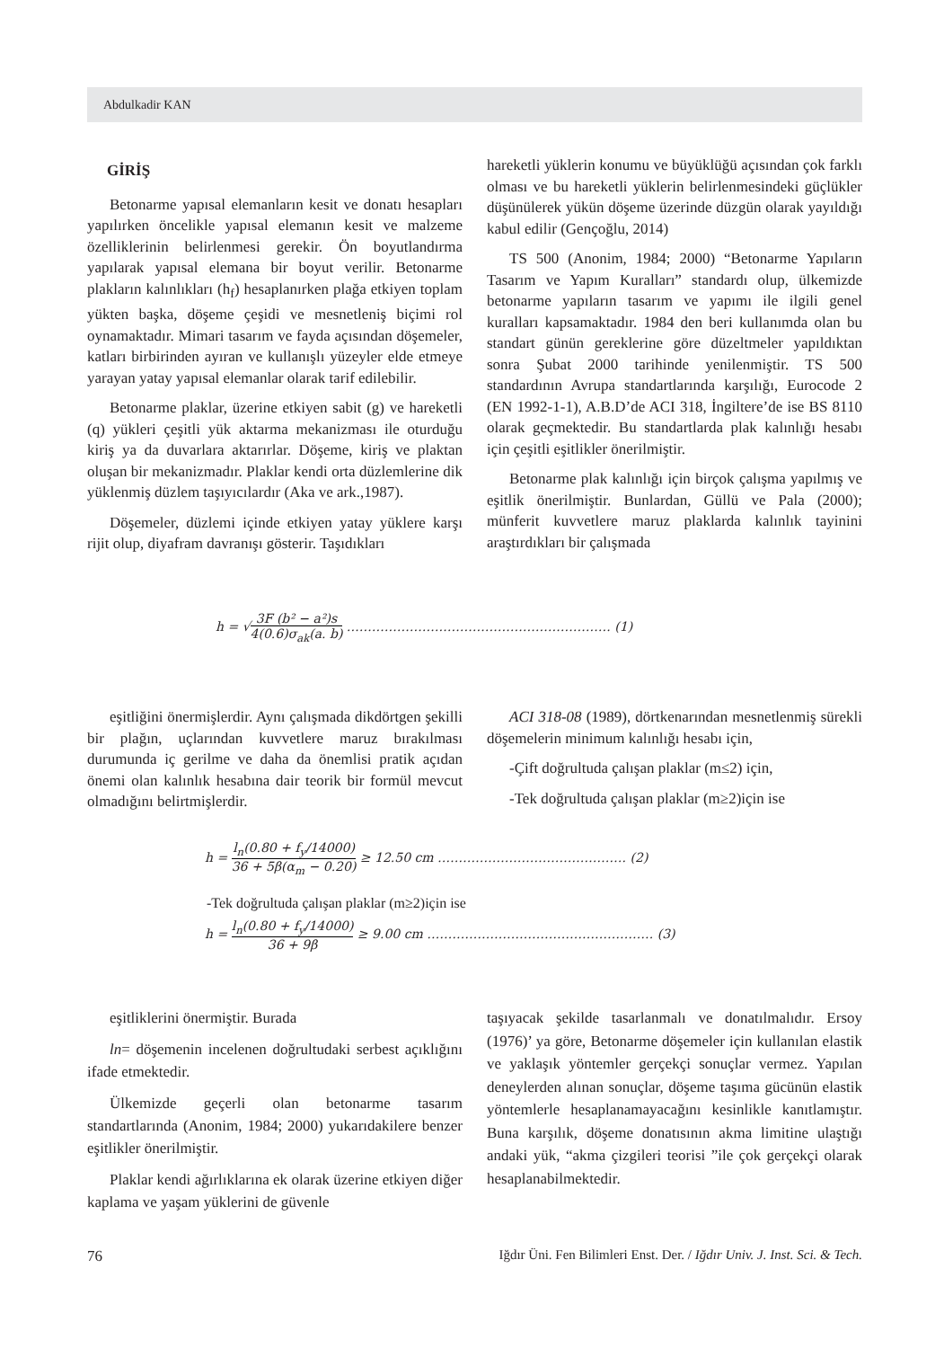Abdulkadir KAN
GİRİŞ
Betonarme yapısal elemanların kesit ve donatı hesapları yapılırken öncelikle yapısal elemanın kesit ve malzeme özelliklerinin belirlenmesi gerekir. Ön boyutlandırma yapılarak yapısal elemana bir boyut verilir. Betonarme plakların kalınlıkları (h<sub>f</sub>) hesaplanırken plağa etkiyen toplam yükten başka, döşeme çeşidi ve mesnetleniş biçimi rol oynamaktadır. Mimari tasarım ve fayda açısından döşemeler, katları birbirinden ayıran ve kullanışlı yüzeyler elde etmeye yarayan yatay yapısal elemanlar olarak tarif edilebilir.
Betonarme plaklar, üzerine etkiyen sabit (g) ve hareketli (q) yükleri çeşitli yük aktarma mekanizması ile oturduğu kiriş ya da duvarlara aktarırlar. Döşeme, kiriş ve plaktan oluşan bir mekanizmadır. Plaklar kendi orta düzlemlerine dik yüklenmiş düzlem taşıyıcılardır (Aka ve ark.,1987).
Döşemeler, düzlemi içinde etkiyen yatay yüklere karşı rijit olup, diyafram davranışı gösterir. Taşıdıkları
hareketli yüklerin konumu ve büyüklüğü açısından çok farklı olması ve bu hareketli yüklerin belirlenmesindeki güçlükler düşünülerek yükün döşeme üzerinde düzgün olarak yayıldığı kabul edilir (Gençoğlu, 2014)
TS 500 (Anonim, 1984; 2000) “Betonarme Yapıların Tasarım ve Yapım Kuralları” standardı olup, ülkemizde betonarme yapıların tasarım ve yapımı ile ilgili genel kuralları kapsamaktadır. 1984 den beri kullanımda olan bu standart günün gereklerine göre düzeltmeler yapıldıktan sonra Şubat 2000 tarihinde yenilenmiştir. TS 500 standardının Avrupa standartlarında karşılığı, Eurocode 2 (EN 1992-1-1), A.B.D’de ACI 318, İngiltere’de ise BS 8110 olarak geçmektedir. Bu standartlarda plak kalınlığı hesabı için çeşitli eşitlikler önerilmiştir.
Betonarme plak kalınlığı için birçok çalışma yapılmış ve eşitlik önerilmiştir. Bunlardan, Güllü ve Pala (2000); münferit kuvvetlere maruz plaklarda kalınlık tayinini araştırdıkları bir çalışmada
h = √3F (b² − a²)s 4(0.6)σ<sub>ak</sub>(a. b) ……………………………………………………… (1)
eşitliğini önermişlerdir. Aynı çalışmada dikdörtgen şekilli bir plağın, uçlarından kuvvetlere maruz bırakılması durumunda iç gerilme ve daha da önemlisi pratik açıdan önemi olan kalınlık hesabına dair teorik bir formül mevcut olmadığını belirtmişlerdir.
ACI 318-08 (1989), dörtkenarından mesnetlenmiş sürekli döşemelerin minimum kalınlığı hesabı için,
-Çift doğrultuda çalışan plaklar (m≤2) için,
-Tek doğrultuda çalışan plaklar (m≥2)için ise
h = l<sub>n</sub>(0.80 + f<sub>y</sub>/14000) 36 + 5β(α<sub>m</sub> − 0.20) ≥ 12.50 cm ……………………………………… (2)
-Tek doğrultuda çalışan plaklar (m≥2)için ise
h = l<sub>n</sub>(0.80 + f<sub>y</sub>/14000) 36 + 9β ≥ 9.00 cm ……………………………………………… (3)
eşitliklerini önermiştir. Burada
ln= döşemenin incelenen doğrultudaki serbest açıklığını ifade etmektedir.
Ülkemizde geçerli olan betonarme tasarım standartlarında (Anonim, 1984; 2000) yukarıdakilere benzer eşitlikler önerilmiştir.
Plaklar kendi ağırlıklarına ek olarak üzerine etkiyen diğer kaplama ve yaşam yüklerini de güvenle
taşıyacak şekilde tasarlanmalı ve donatılmalıdır. Ersoy (1976)’ ya göre, Betonarme döşemeler için kullanılan elastik ve yaklaşık yöntemler gerçekçi sonuçlar vermez. Yapılan deneylerden alınan sonuçlar, döşeme taşıma gücünün elastik yöntemlerle hesaplanamayacağını kesinlikle kanıtlamıştır. Buna karşılık, döşeme donatısının akma limitine ulaştığı andaki yük, “akma çizgileri teorisi ”ile çok gerçekçi olarak hesaplanabilmektedir.
76 Iğdır Üni. Fen Bilimleri Enst. Der. / Iğdır Univ. J. Inst. Sci. & Tech.